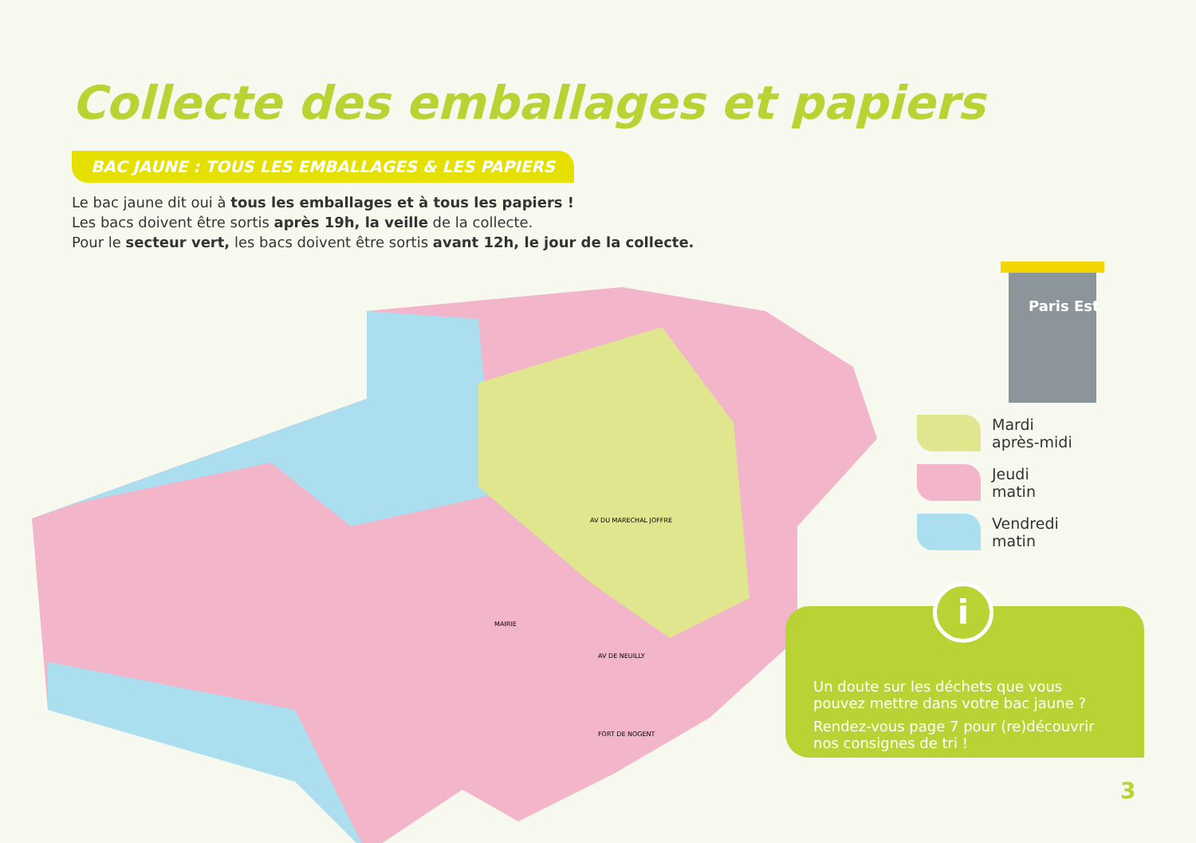Collecte des emballages et papiers
BAC JAUNE : TOUS LES EMBALLAGES & LES PAPIERS
Le bac jaune dit oui à tous les emballages et à tous les papiers !
Les bacs doivent être sortis après 19h, la veille de la collecte.
Pour le secteur vert, les bacs doivent être sortis avant 12h, le jour de la collecte.
AV DU MARECHAL JOFFRE
MAIRIE
FORT DE NOGENT
AV DE NEUILLY
Paris Est
Mardi
après-midi
Jeudi
matin
Vendredi
matin
i
Un doute sur les déchets que vous pouvez mettre dans votre bac jaune ?
Rendez-vous page 7 pour (re)découvrir nos consignes de tri !
3